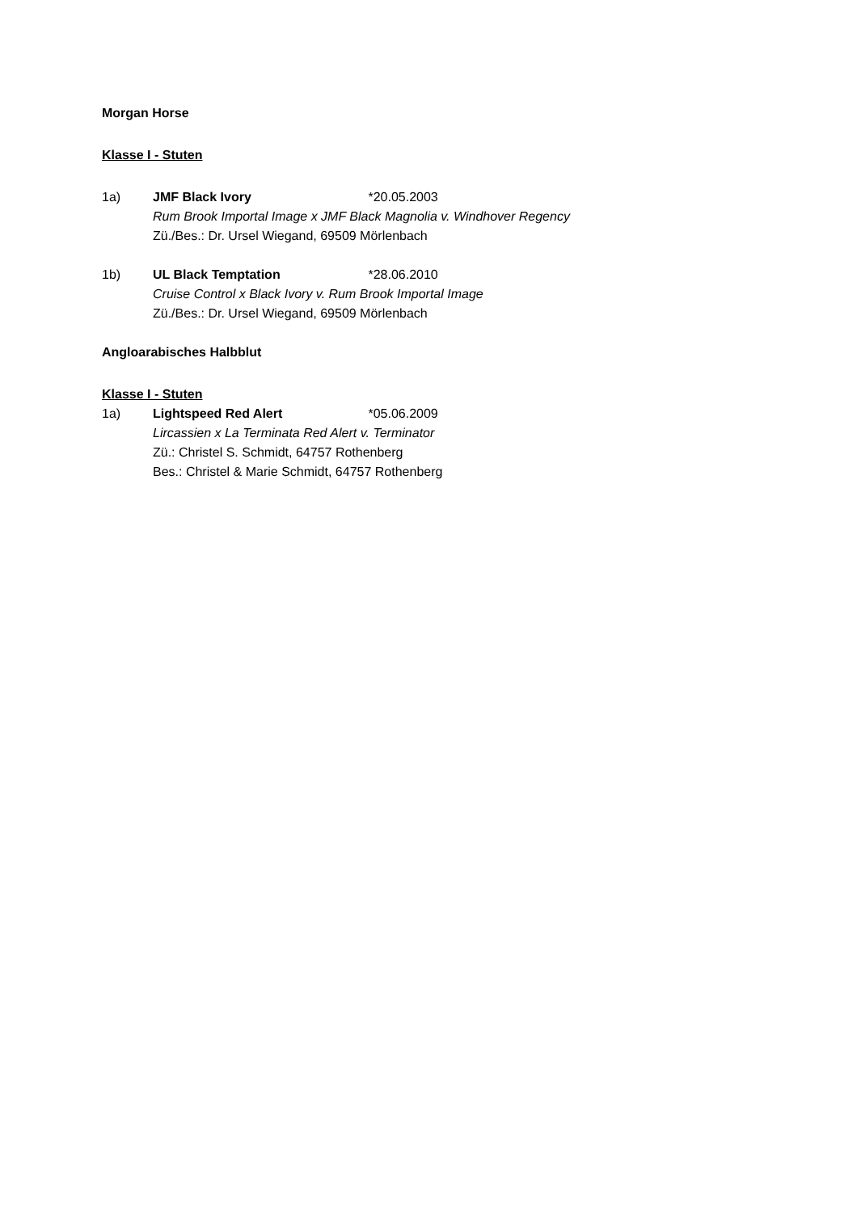Morgan Horse
Klasse I - Stuten
1a) JMF Black Ivory *20.05.2003
Rum Brook Importal Image x JMF Black Magnolia v. Windhover Regency
Zü./Bes.: Dr. Ursel Wiegand, 69509 Mörlenbach
1b) UL Black Temptation *28.06.2010
Cruise Control x Black Ivory v. Rum Brook Importal Image
Zü./Bes.: Dr. Ursel Wiegand, 69509 Mörlenbach
Angloarabisches Halbblut
Klasse I - Stuten
1a) Lightspeed Red Alert *05.06.2009
Lircassien x La Terminata Red Alert v. Terminator
Zü.: Christel S. Schmidt, 64757 Rothenberg
Bes.: Christel & Marie Schmidt, 64757 Rothenberg